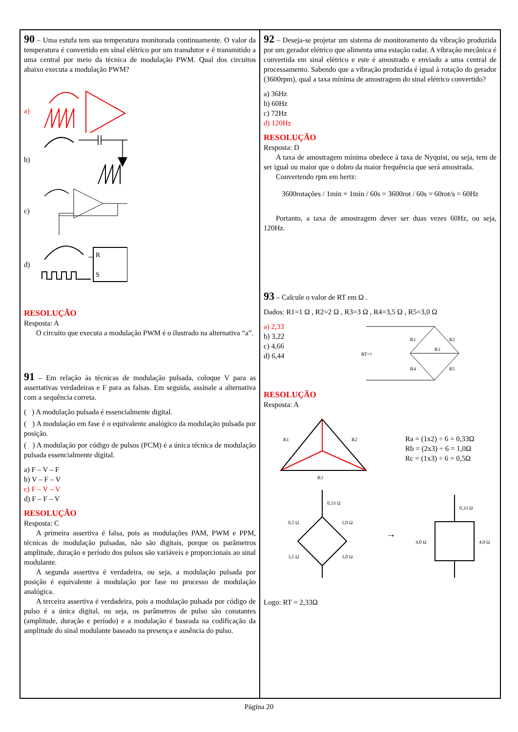90 – Uma estufa tem sua temperatura monitorada continuamente. O valor da temperatura é convertido em sinal elétrico por um transdutor e é transmitido a uma central por meio da técnica de modulação PWM. Qual dos circuitos abaixo executa a modulação PWM?
a)
b)
c)
d)
R
S
RESOLUÇÃO
Resposta: A
O circuito que executa a modulação PWM é o ilustrado na alternativa “a”.
91 – Em relação às técnicas de modulação pulsada, coloque V para as assertativas verdadeiras e F para as falsas. Em seguida, assinale a alternativa com a sequência correta.
( ) A modulação pulsada é essencialmente digital.
( ) A modulação em fase é o equivalente analógico da modulação pulsada por posição.
( ) A modulação por código de pulsos (PCM) é a única técnica de modulação pulsada essencialmente digital.
a) F – V – F
b) V – F – V
c) F – V – V
d) F – F – V
RESOLUÇÃO
Resposta: C
A primeira assertiva é falsa, pois as modulações PAM, PWM e PPM, técnicas de modulação pulsadas, não são digitais, porque os parâmetros amplitude, duração e período dos pulsos são variáveis e proporcionais ao sinal modulante.
A segunda assertiva é verdadeira, ou seja, a modulação pulsada por posição é equivalente à modulação por fase no processo de modulação analógica.
A terceira assertiva é verdadeira, pois a modulação pulsada por código de pulso é a única digital, ou seja, os parâmetros de pulso são constantes (amplitude, duração e período) e a modulação é baseada na codificação da amplitude do sinal modulante baseado na presença e ausência do pulso.
92 – Deseja-se projetar um sistema de monitoramento da vibração produzida por um gerador elétrico que alimenta uma estação radar. A vibração mecânica é convertida em sinal elétrico e este é amostrado e enviado a uma central de processamento. Sabendo que a vibração produzida é igual à rotação do gerador (3600rpm), qual a taxa mínima de amostragem do sinal elétrico convertido?
a) 36Hz
b) 60Hz
c) 72Hz
d) 120Hz
RESOLUÇÃO
Resposta: D
A taxa de amostragem mínima obedece à taxa de Nyquist, ou seja, tem de ser igual ou maior que o dobro da maior frequência que será amostrada.
Convertendo rpm em hertz:
3600rotações / 1min × 1min / 60s = 3600rot / 60s = 60rot/s = 60Hz
Portanto, a taxa de amostragem dever ser duas vezes 60Hz, ou seja, 120Hz.
93 – Calcule o valor de RT em Ω .
Dados: R1=1 Ω , R2=2 Ω , R3=3 Ω , R4=3,5 Ω , R5=3,0 Ω
a) 2,33
b) 3,22
c) 4,66
d) 6,44
RT=?
R1
R2
R3
R4
R5
RESOLUÇÃO
Resposta: A
R1
R2
R3
Ra = (1x2) ÷ 6 = 0,33Ω
Rb = (2x3) ÷ 6 = 1,0Ω
Rc = (1x3) ÷ 6 = 0,5Ω
0,33 Ω
0,5 Ω
1,0 Ω
3,5 Ω
3,0 Ω
→
0,33 Ω
4,0 Ω
4,0 Ω
Logo: RT = 2,33Ω
Página 20